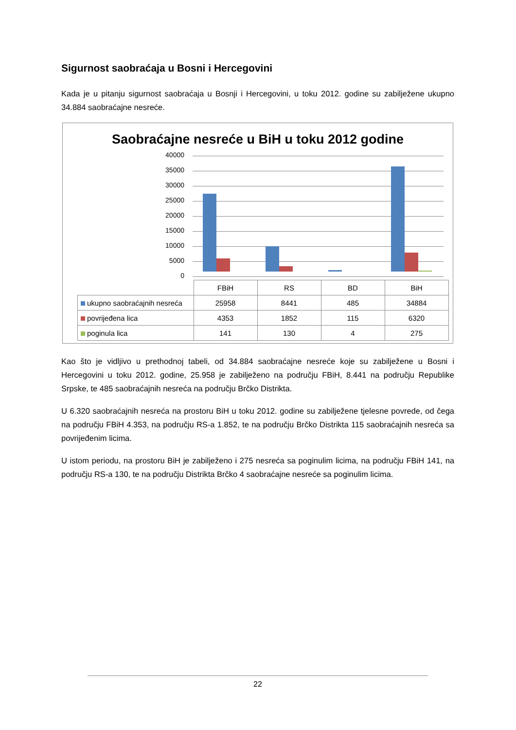Sigurnost saobraćaja u Bosni i Hercegovini
Kada je u pitanju sigurnost saobraćaja u Bosnji i Hercegovini, u toku 2012. godine su zabilježene ukupno 34.884 saobraćajne nesreće.
Saobraćajne nesreće u BiH u toku 2012 godine
40000
35000
30000
25000
20000
15000
10000
5000
0
| | FBiH | RS | BD | BiH |
| ukupno saobraćajnih nesreća | 25958 | 8441 | 485 | 34884 |
| povrijeđena lica | 4353 | 1852 | 115 | 6320 |
| poginula lica | 141 | 130 | 4 | 275 |
Kao što je vidljivo u prethodnoj tabeli, od 34.884 saobraćajne nesreće koje su zabilježene u Bosni i Hercegovini u toku 2012. godine, 25.958 je zabilježeno na području FBiH, 8.441 na području Republike Srpske, te 485 saobraćajnih nesreća na području Brčko Distrikta.
U 6.320 saobraćajnih nesreća na prostoru BiH u toku 2012. godine su zabilježene tjelesne povrede, od čega na području FBiH 4.353, na području RS-a 1.852, te na području Brčko Distrikta 115 saobraćajnih nesreća sa povrijeđenim licima.
U istom periodu, na prostoru BiH je zabilježeno i 275 nesreća sa poginulim licima, na području FBiH 141, na području RS-a 130, te na području Distrikta Brčko 4 saobraćajne nesreće sa poginulim licima.
22